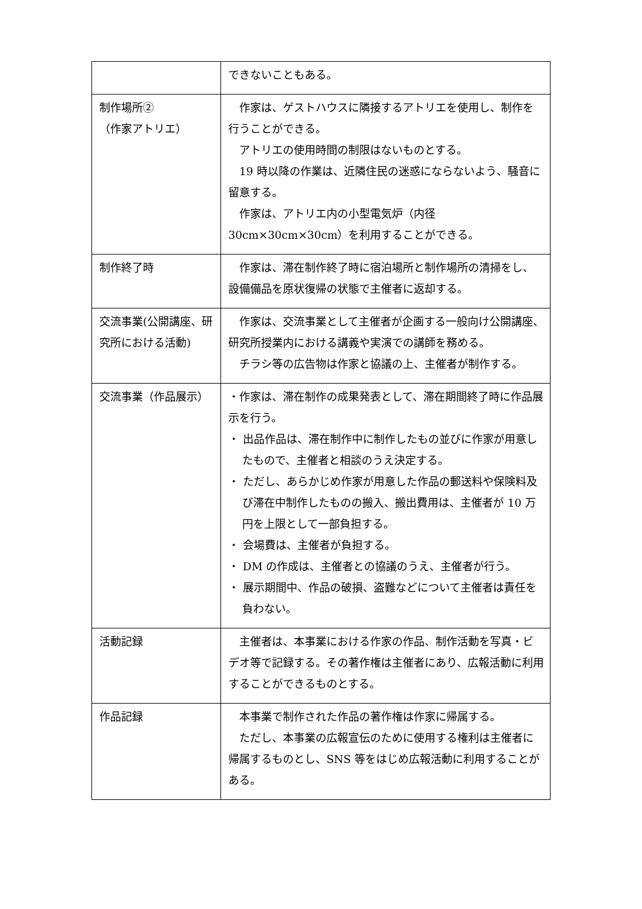| | できないこともある。 |
| 制作場所② （作家アトリエ） | 作家は、ゲストハウスに隣接するアトリエを使用し、制作を行うことができる。 アトリエの使用時間の制限はないものとする。 19 時以降の作業は、近隣住民の迷惑にならないよう、騒音に留意する。 作家は、アトリエ内の小型電気炉（内径 30cm×30cm×30cm）を利用することができる。 |
| 制作終了時 | 作家は、滞在制作終了時に宿泊場所と制作場所の清掃をし、設備備品を原状復帰の状態で主催者に返却する。 |
| 交流事業(公開講座、研究所における活動) | 作家は、交流事業として主催者が企画する一般向け公開講座、研究所授業内における講義や実演での講師を務める。 チラシ等の広告物は作家と協議の上、主催者が制作する。 |
| 交流事業（作品展示） | ・作家は、滞在制作の成果発表として、滞在期間終了時に作品展示を行う。 ・ 出品作品は、滞在制作中に制作したもの並びに作家が用意したもので、主催者と相談のうえ決定する。 ・ ただし、あらかじめ作家が用意した作品の郵送料や保険料及び滞在中制作したものの搬入、搬出費用は、主催者が 10 万円を上限として一部負担する。 ・ 会場費は、主催者が負担する。 ・ DM の作成は、主催者との協議のうえ、主催者が行う。 ・ 展示期間中、作品の破損、盗難などについて主催者は責任を負わない。 |
| 活動記録 | 主催者は、本事業における作家の作品、制作活動を写真・ビデオ等で記録する。その著作権は主催者にあり、広報活動に利用することができるものとする。 |
| 作品記録 | 本事業で制作された作品の著作権は作家に帰属する。 ただし、本事業の広報宣伝のために使用する権利は主催者に帰属するものとし、SNS 等をはじめ広報活動に利用することがある。 |